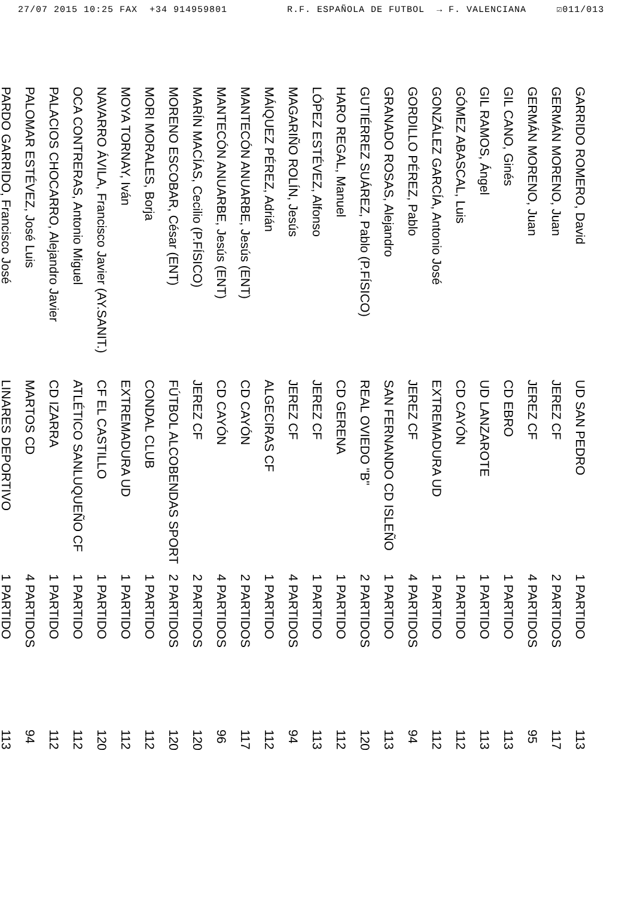27/07 2015 10:25 FAX +34 914959801 R.F. ESPAÑOLA DE FUTBOL → F. VALENCIANA ☑011/013
| GARRIDO ROMERO, David | UD SAN PEDRO | 1 PARTIDO | 113 |
| GERMÁN MORENO, Juan | JEREZ CF | 2 PARTIDOS | 117 |
| GERMÁN MORENO, Juan | JEREZ CF | 4 PARTIDOS | 95 |
| GIL CANO, Ginés | CD EBRO | 1 PARTIDO | 113 |
| GIL RAMOS, Ángel | UD LANZAROTE | 1 PARTIDO | 113 |
| GÓMEZ ABASCAL, Luis | CD CAYÓN | 1 PARTIDO | 112 |
| GONZÁLEZ GARCÍA, Antonio José | EXTREMADURA UD | 1 PARTIDO | 112 |
| GORDILLO PÉREZ, Pablo | JEREZ CF | 4 PARTIDOS | 94 |
| GRANADO ROSAS, Alejandro | SAN FERNANDO CD ISLEÑO | 1 PARTIDO | 113 |
| GUTIÉRREZ SUÁREZ, Pablo (P.FÍSICO) | REAL OVIEDO "B" | 2 PARTIDOS | 120 |
| HARO REGAL, Manuel | CD GERENA | 1 PARTIDO | 112 |
| LÓPEZ ESTÉVEZ, Alfonso | JEREZ CF | 1 PARTIDO | 113 |
| MAGARIÑO ROLÍN, Jesús | JEREZ CF | 4 PARTIDOS | 94 |
| MÁIQUEZ PÉREZ, Adrián | ALGECIRAS CF | 1 PARTIDO | 112 |
| MANTECÓN ANUARBE, Jesús (ENT) | CD CAYÓN | 2 PARTIDOS | 117 |
| MANTECÓN ANUARBE, Jesús (ENT) | CD CAYÓN | 4 PARTIDOS | 96 |
| MARÍN MACÍAS, Cecilio (P.FÍSICO) | JEREZ CF | 2 PARTIDOS | 120 |
| MORENO ESCOBAR, César (ENT) | FÚTBOL ALCOBENDAS SPORT | 2 PARTIDOS | 120 |
| MORI MORALES, Borja | CONDAL CLUB | 1 PARTIDO | 112 |
| MOYA TORNAY, Iván | EXTREMADURA UD | 1 PARTIDO | 112 |
| NAVARRO ÁVILA, Francisco Javier (AY.SANIT.) | CF EL CASTILLO | 1 PARTIDO | 120 |
| OCA CONTRERAS, Antonio Miguel | ATLÉTICO SANLUQUEÑO CF | 1 PARTIDO | 112 |
| PALACIOS CHOCARRO, Alejandro Javier | CD IZARRA | 1 PARTIDO | 112 |
| PALOMAR ESTÉVEZ, José Luis | MARTOS CD | 4 PARTIDOS | 94 |
| PARDO GARRIDO, Francisco José | LINARES DEPORTIVO | 1 PARTIDO | 113 |